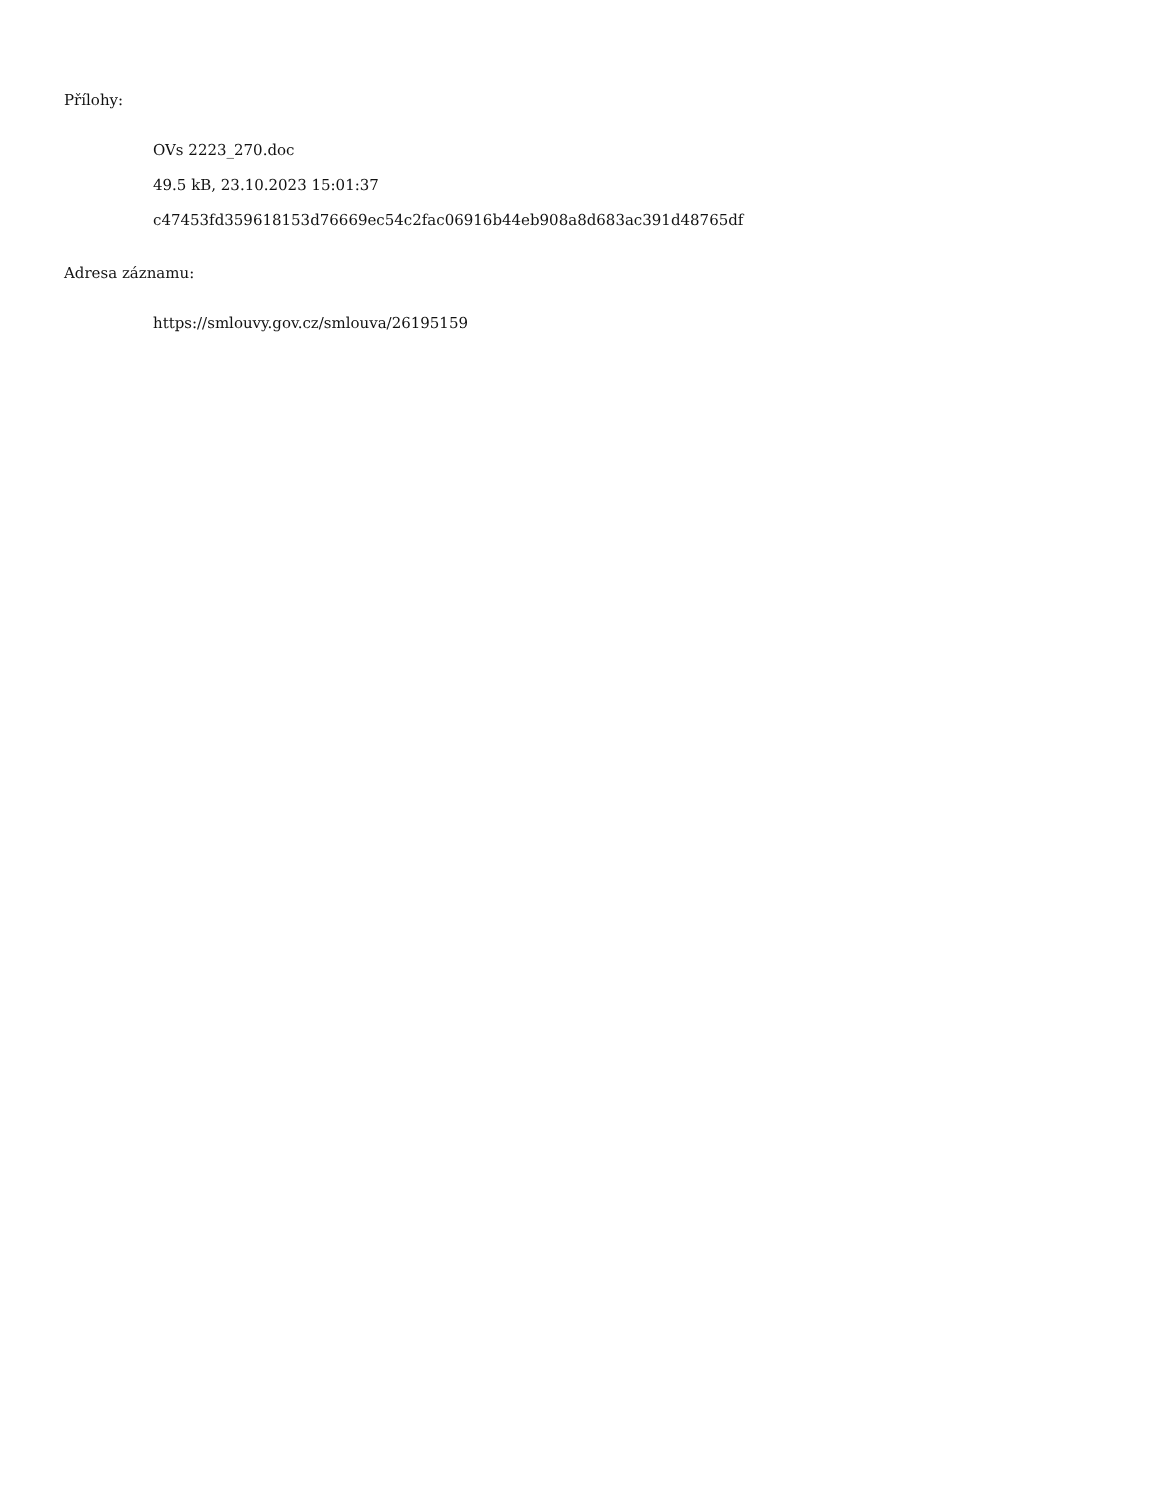Přílohy:
OVs 2223_270.doc
49.5 kB, 23.10.2023 15:01:37
c47453fd359618153d76669ec54c2fac06916b44eb908a8d683ac391d48765df
Adresa záznamu:
https://smlouvy.gov.cz/smlouva/26195159